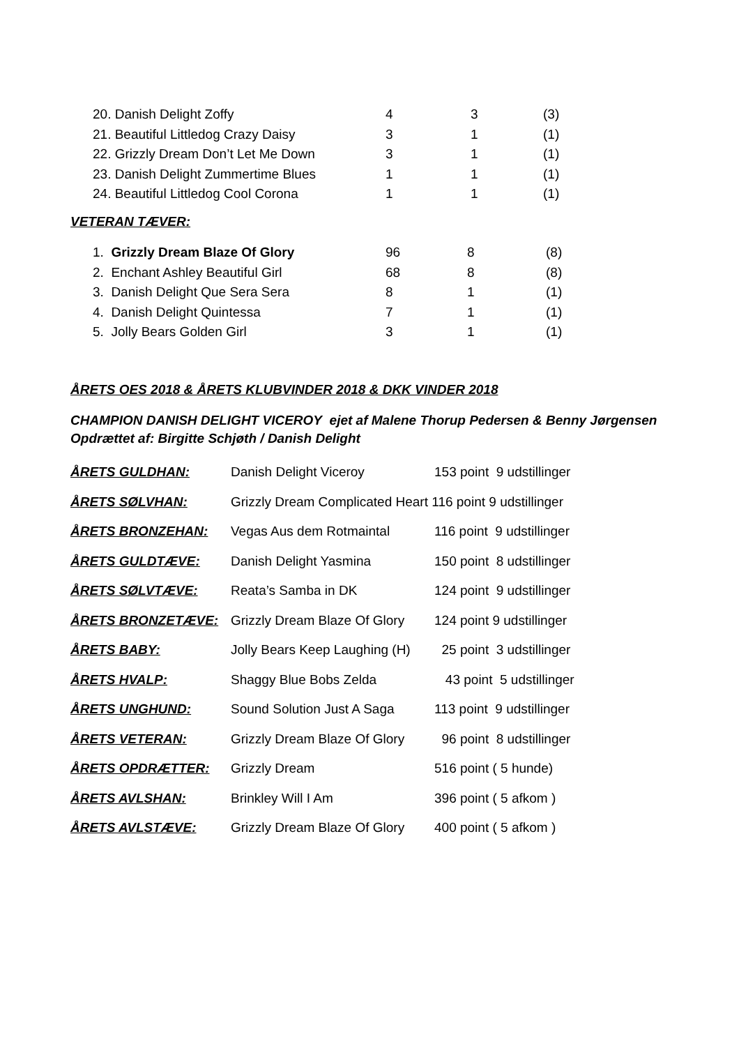| 20. Danish Delight Zoffy | 4 | 3 | (3) |
| 21. Beautiful Littledog Crazy Daisy | 3 | 1 | (1) |
| 22. Grizzly Dream Don’t Let Me Down | 3 | 1 | (1) |
| 23. Danish Delight Zummertime Blues | 1 | 1 | (1) |
| 24. Beautiful Littledog Cool Corona | 1 | 1 | (1) |
VETERAN TÆVER:
| 1. Grizzly Dream Blaze Of Glory | 96 | 8 | (8) |
| 2. Enchant Ashley Beautiful Girl | 68 | 8 | (8) |
| 3. Danish Delight Que Sera Sera | 8 | 1 | (1) |
| 4. Danish Delight Quintessa | 7 | 1 | (1) |
| 5. Jolly Bears Golden Girl | 3 | 1 | (1) |
ÅRETS OES 2018 & ÅRETS KLUBVINDER 2018 & DKK VINDER 2018
CHAMPION DANISH DELIGHT VICEROY ejet af Malene Thorup Pedersen & Benny Jørgensen
Opdrættet af: Birgitte Schjøth / Danish Delight
| ÅRETS GULDHAN: | Danish Delight Viceroy | 153 point 9 udstillinger |
| ÅRETS SØLVHAN: | Grizzly Dream Complicated Heart 116 point 9 udstillinger | |
| ÅRETS BRONZEHAN: | Vegas Aus dem Rotmaintal | 116 point 9 udstillinger |
| ÅRETS GULDTÆVE: | Danish Delight Yasmina | 150 point 8 udstillinger |
| ÅRETS SØLVTÆVE: | Reata’s Samba in DK | 124 point 9 udstillinger |
| ÅRETS BRONZETÆVE: | Grizzly Dream Blaze Of Glory | 124 point 9 udstillinger |
| ÅRETS BABY: | Jolly Bears Keep Laughing (H) | 25 point 3 udstillinger |
| ÅRETS HVALP: | Shaggy Blue Bobs Zelda | 43 point 5 udstillinger |
| ÅRETS UNGHUND: | Sound Solution Just A Saga | 113 point 9 udstillinger |
| ÅRETS VETERAN: | Grizzly Dream Blaze Of Glory | 96 point 8 udstillinger |
| ÅRETS OPDRÆTTER: | Grizzly Dream | 516 point ( 5 hunde) |
| ÅRETS AVLSHAN: | Brinkley Will I Am | 396 point ( 5 afkom ) |
| ÅRETS AVLSTÆVE: | Grizzly Dream Blaze Of Glory | 400 point ( 5 afkom ) |